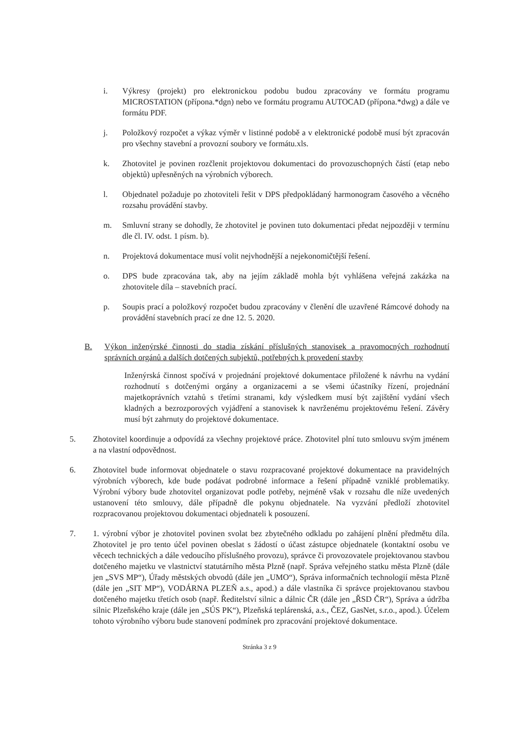i. Výkresy (projekt) pro elektronickou podobu budou zpracovány ve formátu programu MICROSTATION (přípona.*dgn) nebo ve formátu programu AUTOCAD (přípona.*dwg) a dále ve formátu PDF.
j. Položkový rozpočet a výkaz výměr v listinné podobě a v elektronické podobě musí být zpracován pro všechny stavební a provozní soubory ve formátu.xls.
k. Zhotovitel je povinen rozčlenit projektovou dokumentaci do provozuschopných částí (etap nebo objektů) upřesněných na výrobních výborech.
l. Objednatel požaduje po zhotoviteli řešit v DPS předpokládaný harmonogram časového a věcného rozsahu provádění stavby.
m. Smluvní strany se dohodly, že zhotovitel je povinen tuto dokumentaci předat nejpozději v termínu dle čl. IV. odst. 1 písm. b).
n. Projektová dokumentace musí volit nejvhodnější a nejekonomičtější řešení.
o. DPS bude zpracována tak, aby na jejím základě mohla být vyhlášena veřejná zakázka na zhotovitele díla – stavebních prací.
p. Soupis prací a položkový rozpočet budou zpracovány v členění dle uzavřené Rámcové dohody na provádění stavebních prací ze dne 12. 5. 2020.
B. Výkon inženýrské činnosti do stadia získání příslušných stanovisek a pravomocných rozhodnutí správních orgánů a dalších dotčených subjektů, potřebných k provedení stavby
Inženýrská činnost spočívá v projednání projektové dokumentace přiložené k návrhu na vydání rozhodnutí s dotčenými orgány a organizacemi a se všemi účastníky řízení, projednání majetkoprávních vztahů s třetími stranami, kdy výsledkem musí být zajištění vydání všech kladných a bezrozporových vyjádření a stanovisek k navrženému projektovému řešení. Závěry musí být zahrnuty do projektové dokumentace.
5. Zhotovitel koordinuje a odpovídá za všechny projektové práce. Zhotovitel plní tuto smlouvu svým jménem a na vlastní odpovědnost.
6. Zhotovitel bude informovat objednatele o stavu rozpracované projektové dokumentace na pravidelných výrobních výborech, kde bude podávat podrobné informace a řešení případně vzniklé problematiky. Výrobní výbory bude zhotovitel organizovat podle potřeby, nejméně však v rozsahu dle níže uvedených ustanovení této smlouvy, dále případně dle pokynu objednatele. Na vyzvání předloží zhotovitel rozpracovanou projektovou dokumentaci objednateli k posouzení.
7. 1. výrobní výbor je zhotovitel povinen svolat bez zbytečného odkladu po zahájení plnění předmětu díla. Zhotovitel je pro tento účel povinen obeslat s žádostí o účast zástupce objednatele (kontaktní osobu ve věcech technických a dále vedoucího příslušného provozu), správce či provozovatele projektovanou stavbou dotčeného majetku ve vlastnictví statutárního města Plzně (např. Správa veřejného statku města Plzně (dále jen „SVS MP“), Úřady městských obvodů (dále jen „UMO“), Správa informačních technologií města Plzně (dále jen „SIT MP“), VODÁRNA PLZEŇ a.s., apod.) a dále vlastníka či správce projektovanou stavbou dotčeného majetku třetích osob (např. Ředitelství silnic a dálnic ČR (dále jen „ŘSD ČR“), Správa a údržba silnic Plzeňského kraje (dále jen „SÚS PK“), Plzeňská teplárenská, a.s., ČEZ, GasNet, s.r.o., apod.). Účelem tohoto výrobního výboru bude stanovení podmínek pro zpracování projektové dokumentace.
Stránka 3 z 9